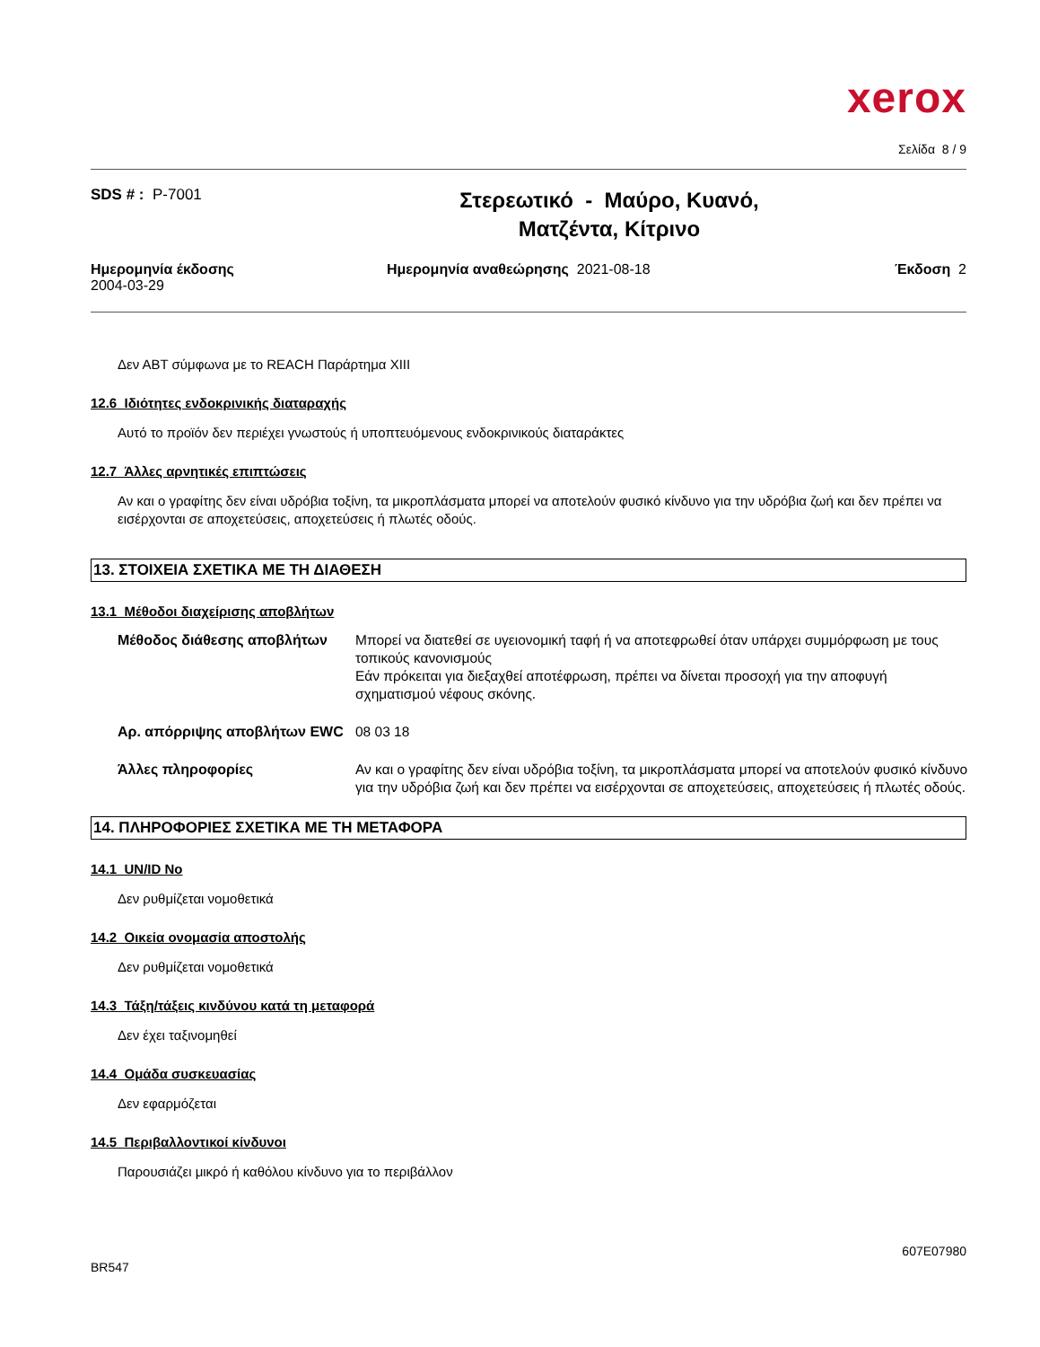xerox
Σελίδα 8 / 9
SDS # : P-7001
Στερεωτικό - Μαύρο, Κυανό,
Ματζέντα, Κίτρινο
Ημερομηνία έκδοσης
2004-03-29
Ημερομηνία αναθεώρησης 2021-08-18
Έκδοση 2
Δεν ΑΒΤ σύμφωνα με το REACH Παράρτημα XIII
12.6 Ιδιότητες ενδοκρινικής διαταραχής
Αυτό το προϊόν δεν περιέχει γνωστούς ή υποπτευόμενους ενδοκρινικούς διαταράκτες
12.7 Άλλες αρνητικές επιπτώσεις
Αν και ο γραφίτης δεν είναι υδρόβια τοξίνη, τα μικροπλάσματα μπορεί να αποτελούν φυσικό κίνδυνο για την υδρόβια ζωή και δεν πρέπει να εισέρχονται σε αποχετεύσεις, αποχετεύσεις ή πλωτές οδούς.
13. ΣΤΟΙΧΕΙΑ ΣΧΕΤΙΚΑ ΜΕ ΤΗ ΔΙΑΘΕΣΗ
13.1 Μέθοδοι διαχείρισης αποβλήτων
| Μέθοδος διάθεσης αποβλήτων | Μπορεί να διατεθεί σε υγειονομική ταφή ή να αποτεφρωθεί όταν υπάρχει συμμόρφωση με τους τοπικούς κανονισμούς Εάν πρόκειται για διεξαχθεί αποτέφρωση, πρέπει να δίνεται προσοχή για την αποφυγή σχηματισμού νέφους σκόνης. |
| Αρ. απόρριψης αποβλήτων EWC | 08 03 18 |
| Άλλες πληροφορίες | Αν και ο γραφίτης δεν είναι υδρόβια τοξίνη, τα μικροπλάσματα μπορεί να αποτελούν φυσικό κίνδυνο για την υδρόβια ζωή και δεν πρέπει να εισέρχονται σε αποχετεύσεις, αποχετεύσεις ή πλωτές οδούς. |
14. ΠΛΗΡΟΦΟΡΙΕΣ ΣΧΕΤΙΚΑ ΜΕ ΤΗ ΜΕΤΑΦΟΡΑ
14.1 UN/ID No
Δεν ρυθμίζεται νομοθετικά
14.2 Οικεία ονομασία αποστολής
Δεν ρυθμίζεται νομοθετικά
14.3 Τάξη/τάξεις κινδύνου κατά τη μεταφορά
Δεν έχει ταξινομηθεί
14.4 Ομάδα συσκευασίας
Δεν εφαρμόζεται
14.5 Περιβαλλοντικοί κίνδυνοι
Παρουσιάζει μικρό ή καθόλου κίνδυνο για το περιβάλλον
BR547
607E07980